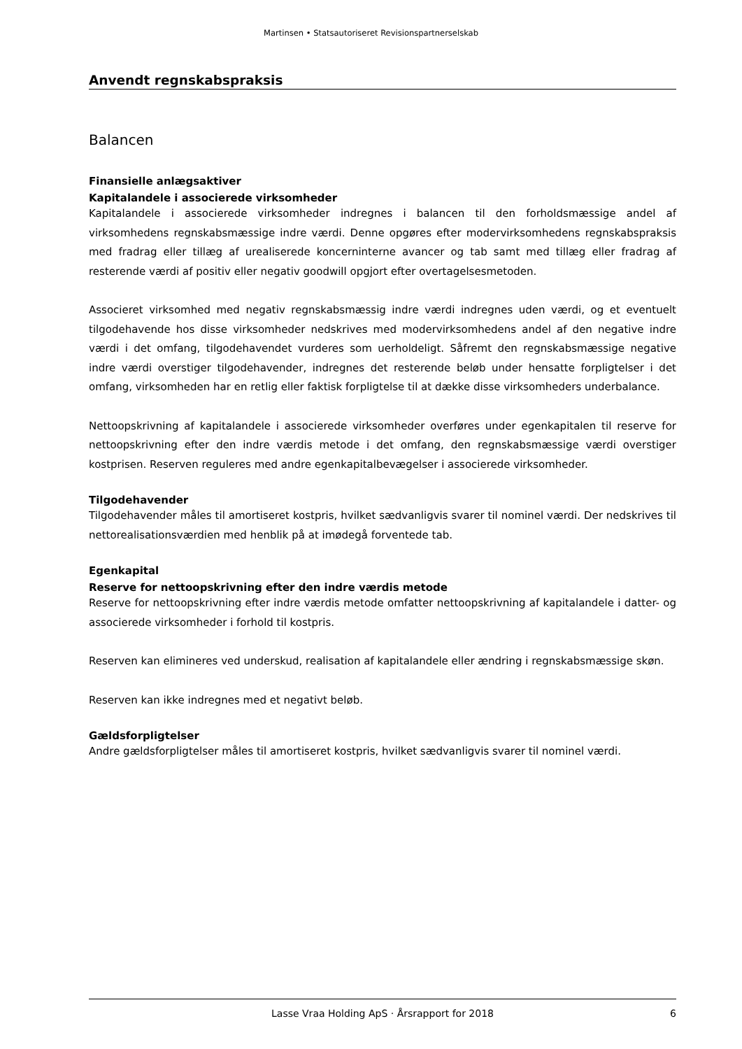Martinsen • Statsautoriseret Revisionspartnerselskab
Anvendt regnskabspraksis
Balancen
Finansielle anlægsaktiver
Kapitalandele i associerede virksomheder
Kapitalandele i associerede virksomheder indregnes i balancen til den forholdsmæssige andel af virksomhedens regnskabsmæssige indre værdi. Denne opgøres efter modervirksomhedens regnskabspraksis med fradrag eller tillæg af urealiserede koncerninterne avancer og tab samt med tillæg eller fradrag af resterende værdi af positiv eller negativ goodwill opgjort efter overtagelsesmetoden.
Associeret virksomhed med negativ regnskabsmæssig indre værdi indregnes uden værdi, og et eventuelt tilgodehavende hos disse virksomheder nedskrives med modervirksomhedens andel af den negative indre værdi i det omfang, tilgodehavendet vurderes som uerholdeligt. Såfremt den regnskabsmæssige negative indre værdi overstiger tilgodehavender, indregnes det resterende beløb under hensatte forpligtelser i det omfang, virksomheden har en retlig eller faktisk forpligtelse til at dække disse virksomheders underbalance.
Nettoopskrivning af kapitalandele i associerede virksomheder overføres under egenkapitalen til reserve for nettoopskrivning efter den indre værdis metode i det omfang, den regnskabsmæssige værdi overstiger kostprisen. Reserven reguleres med andre egenkapitalbevægelser i associerede virksomheder.
Tilgodehavender
Tilgodehavender måles til amortiseret kostpris, hvilket sædvanligvis svarer til nominel værdi. Der nedskrives til nettorealisationsværdien med henblik på at imødegå forventede tab.
Egenkapital
Reserve for nettoopskrivning efter den indre værdis metode
Reserve for nettoopskrivning efter indre værdis metode omfatter nettoopskrivning af kapitalandele i datter- og associerede virksomheder i forhold til kostpris.
Reserven kan elimineres ved underskud, realisation af kapitalandele eller ændring i regnskabsmæssige skøn.
Reserven kan ikke indregnes med et negativt beløb.
Gældsforpligtelser
Andre gældsforpligtelser måles til amortiseret kostpris, hvilket sædvanligvis svarer til nominel værdi.
Lasse Vraa Holding ApS · Årsrapport for 2018 6